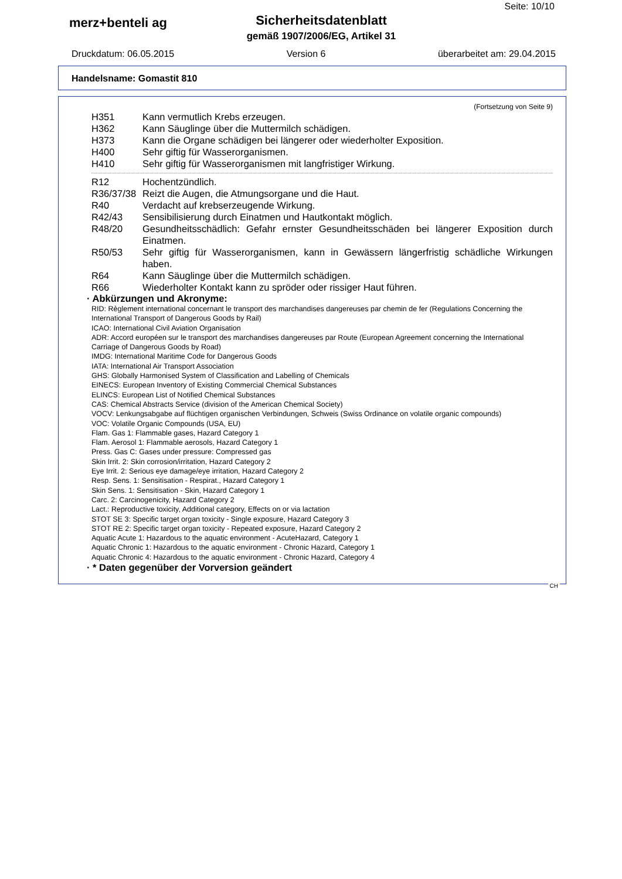Seite: 10/10
merz+benteli ag
Sicherheitsdatenblatt
gemäß 1907/2006/EG, Artikel 31
Druckdatum: 06.05.2015 Version 6 überarbeitet am: 29.04.2015
Handelsname: Gomastit 810
(Fortsetzung von Seite 9)
H351 Kann vermutlich Krebs erzeugen.
H362 Kann Säuglinge über die Muttermilch schädigen.
H373 Kann die Organe schädigen bei längerer oder wiederholter Exposition.
H400 Sehr giftig für Wasserorganismen.
H410 Sehr giftig für Wasserorganismen mit langfristiger Wirkung.
R12 Hochentzündlich.
R36/37/38 Reizt die Augen, die Atmungsorgane und die Haut.
R40 Verdacht auf krebserzeugende Wirkung.
R42/43 Sensibilisierung durch Einatmen und Hautkontakt möglich.
R48/20 Gesundheitsschädlich: Gefahr ernster Gesundheitsschäden bei längerer Exposition durch Einatmen.
R50/53 Sehr giftig für Wasserorganismen, kann in Gewässern längerfristig schädliche Wirkungen haben.
R64 Kann Säuglinge über die Muttermilch schädigen.
R66 Wiederholter Kontakt kann zu spröder oder rissiger Haut führen.
· Abkürzungen und Akronyme:
RID: Règlement international concernant le transport des marchandises dangereuses par chemin de fer (Regulations Concerning the International Transport of Dangerous Goods by Rail)
ICAO: International Civil Aviation Organisation
ADR: Accord européen sur le transport des marchandises dangereuses par Route (European Agreement concerning the International Carriage of Dangerous Goods by Road)
IMDG: International Maritime Code for Dangerous Goods
IATA: International Air Transport Association
GHS: Globally Harmonised System of Classification and Labelling of Chemicals
EINECS: European Inventory of Existing Commercial Chemical Substances
ELINCS: European List of Notified Chemical Substances
CAS: Chemical Abstracts Service (division of the American Chemical Society)
VOCV: Lenkungsabgabe auf flüchtigen organischen Verbindungen, Schweis (Swiss Ordinance on volatile organic compounds)
VOC: Volatile Organic Compounds (USA, EU)
Flam. Gas 1: Flammable gases, Hazard Category 1
Flam. Aerosol 1: Flammable aerosols, Hazard Category 1
Press. Gas C: Gases under pressure: Compressed gas
Skin Irrit. 2: Skin corrosion/irritation, Hazard Category 2
Eye Irrit. 2: Serious eye damage/eye irritation, Hazard Category 2
Resp. Sens. 1: Sensitisation - Respirat., Hazard Category 1
Skin Sens. 1: Sensitisation - Skin, Hazard Category 1
Carc. 2: Carcinogenicity, Hazard Category 2
Lact.: Reproductive toxicity, Additional category, Effects on or via lactation
STOT SE 3: Specific target organ toxicity - Single exposure, Hazard Category 3
STOT RE 2: Specific target organ toxicity - Repeated exposure, Hazard Category 2
Aquatic Acute 1: Hazardous to the aquatic environment - AcuteHazard, Category 1
Aquatic Chronic 1: Hazardous to the aquatic environment - Chronic Hazard, Category 1
Aquatic Chronic 4: Hazardous to the aquatic environment - Chronic Hazard, Category 4
· * Daten gegenüber der Vorversion geändert
CH